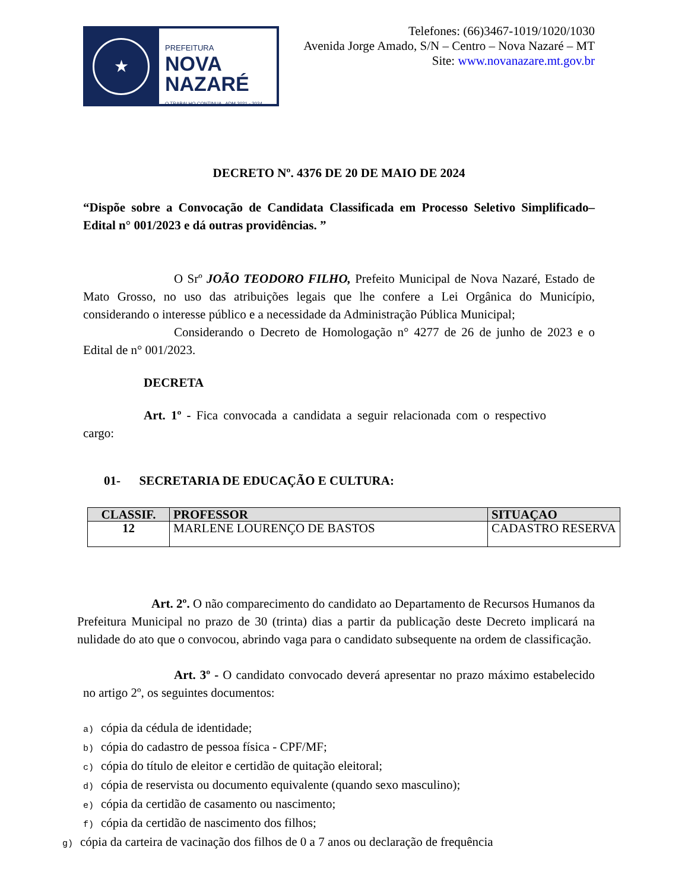★
PREFEITURA
NOVA
NAZARÉ
O TRABALHO CONTINUA ADM 2021 - 2024
Telefones: (66)3467-1019/1020/1030
Avenida Jorge Amado, S/N – Centro – Nova Nazaré – MT
Site: www.novanazare.mt.gov.br
DECRETO Nº. 4376 DE 20 DE MAIO DE 2024
“Dispõe sobre a Convocação de Candidata Classificada em Processo Seletivo Simplificado– Edital n° 001/2023 e dá outras providências. ”
O Srº JOÃO TEODORO FILHO, Prefeito Municipal de Nova Nazaré, Estado de Mato Grosso, no uso das atribuições legais que lhe confere a Lei Orgânica do Município, considerando o interesse público e a necessidade da Administração Pública Municipal;
Considerando o Decreto de Homologação n° 4277 de 26 de junho de 2023 e o Edital de n° 001/2023.
DECRETA
Art. 1º - Fica convocada a candidata a seguir relacionada com o respectivo cargo:
01- SECRETARIA DE EDUCAÇÃO E CULTURA:
| CLASSIF. | PROFESSOR | SITUAÇAO |
| --- | --- | --- |
| 12 | MARLENE LOURENÇO DE BASTOS | CADASTRO RESERVA |
Art. 2º. O não comparecimento do candidato ao Departamento de Recursos Humanos da Prefeitura Municipal no prazo de 30 (trinta) dias a partir da publicação deste Decreto implicará na nulidade do ato que o convocou, abrindo vaga para o candidato subsequente na ordem de classificação.
Art. 3º - O candidato convocado deverá apresentar no prazo máximo estabelecido no artigo 2º, os seguintes documentos:
a) cópia da cédula de identidade;
b) cópia do cadastro de pessoa física - CPF/MF;
c) cópia do título de eleitor e certidão de quitação eleitoral;
d) cópia de reservista ou documento equivalente (quando sexo masculino);
e) cópia da certidão de casamento ou nascimento;
f) cópia da certidão de nascimento dos filhos;
g) cópia da carteira de vacinação dos filhos de 0 a 7 anos ou declaração de frequência